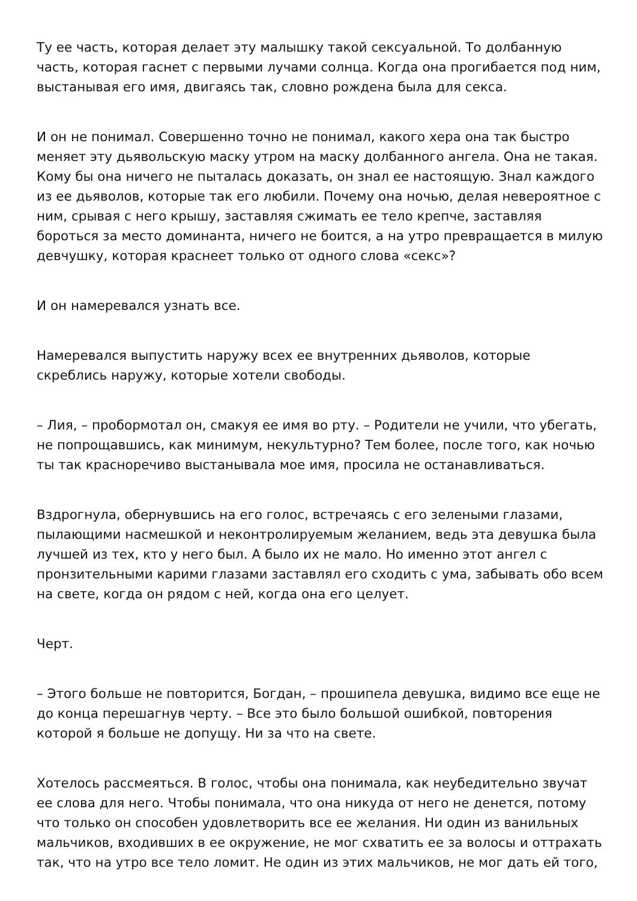Ту ее часть, которая делает эту малышку такой сексуальной. То долбанную часть, которая гаснет с первыми лучами солнца. Когда она прогибается под ним, выстанывая его имя, двигаясь так, словно рождена была для секса.
И он не понимал. Совершенно точно не понимал, какого хера она так быстро меняет эту дьявольскую маску утром на маску долбанного ангела. Она не такая. Кому бы она ничего не пыталась доказать, он знал ее настоящую. Знал каждого из ее дьяволов, которые так его любили. Почему она ночью, делая невероятное с ним, срывая с него крышу, заставляя сжимать ее тело крепче, заставляя бороться за место доминанта, ничего не боится, а на утро превращается в милую девчушку, которая краснеет только от одного слова «секс»?
И он намеревался узнать все.
Намеревался выпустить наружу всех ее внутренних дьяволов, которые скреблись наружу, которые хотели свободы.
– Лия, – пробормотал он, смакуя ее имя во рту. – Родители не учили, что убегать, не попрощавшись, как минимум, некультурно? Тем более, после того, как ночью ты так красноречиво выстанывала мое имя, просила не останавливаться.
Вздрогнула, обернувшись на его голос, встречаясь с его зелеными глазами, пылающими насмешкой и неконтролируемым желанием, ведь эта девушка была лучшей из тех, кто у него был. А было их не мало. Но именно этот ангел с пронзительными карими глазами заставлял его сходить с ума, забывать обо всем на свете, когда он рядом с ней, когда она его целует.
Черт.
– Этого больше не повторится, Богдан, – прошипела девушка, видимо все еще не до конца перешагнув черту. – Все это было большой ошибкой, повторения которой я больше не допущу. Ни за что на свете.
Хотелось рассмеяться. В голос, чтобы она понимала, как неубедительно звучат ее слова для него. Чтобы понимала, что она никуда от него не денется, потому что только он способен удовлетворить все ее желания. Ни один из ванильных мальчиков, входивших в ее окружение, не мог схватить ее за волосы и оттрахать так, что на утро все тело ломит. Не один из этих мальчиков, не мог дать ей того,